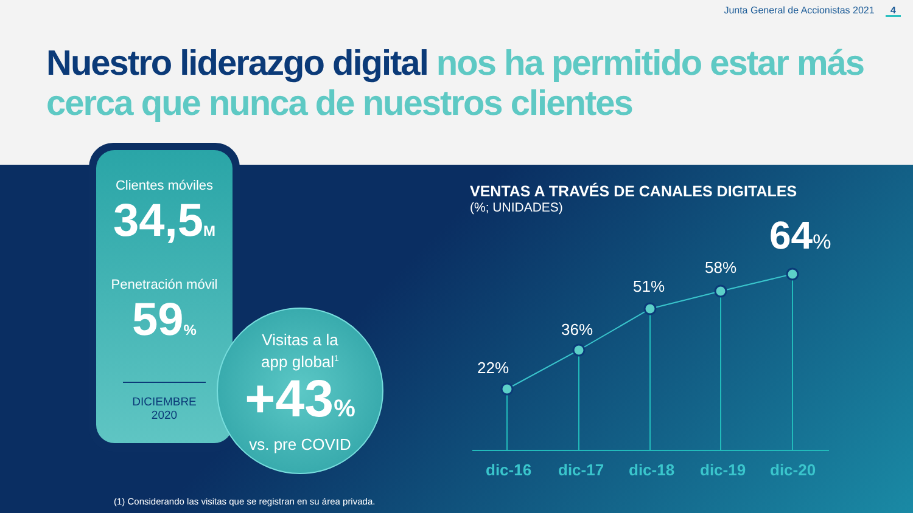Junta General de Accionistas 2021 4
Nuestro liderazgo digital nos ha permitido estar más cerca que nunca de nuestros clientes
Clientes móviles
34,5M
Penetración móvil
59%
DICIEMBRE 2020
Visitas a la
app global<sup>1</sup>
+43%
vs. pre COVID
VENTAS A TRAVÉS DE CANALES DIGITALES
(%; UNIDADES)
64%
58%
51%
36%
22%
dic-16 dic-17 dic-18 dic-19 dic-20
(1) Considerando las visitas que se registran en su área privada.